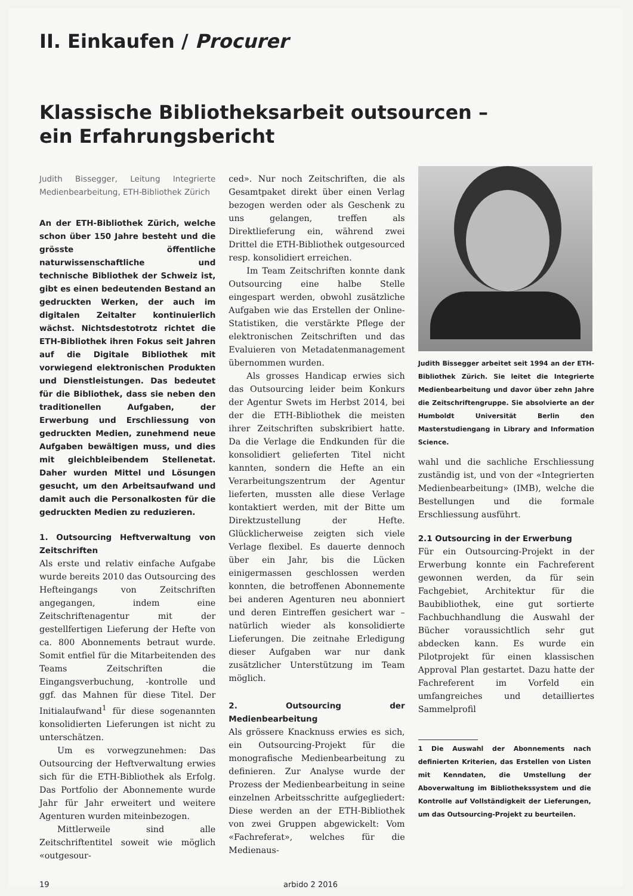II. Einkaufen / Procurer
Klassische Bibliotheksarbeit outsourcen – ein Erfahrungsbericht
Judith Bissegger, Leitung Integrierte Medienbearbeitung, ETH-Bibliothek Zürich
An der ETH-Bibliothek Zürich, welche schon über 150 Jahre besteht und die grösste öffentliche naturwissenschaftliche und technische Bibliothek der Schweiz ist, gibt es einen bedeutenden Bestand an gedruckten Werken, der auch im digitalen Zeitalter kontinuierlich wächst. Nichtsdestotrotz richtet die ETH-Bibliothek ihren Fokus seit Jahren auf die Digitale Bibliothek mit vorwiegend elektronischen Produkten und Dienstleistungen. Das bedeutet für die Bibliothek, dass sie neben den traditionellen Aufgaben, der Erwerbung und Erschliessung von gedruckten Medien, zunehmend neue Aufgaben bewältigen muss, und dies mit gleichbleibendem Stellenetat. Daher wurden Mittel und Lösungen gesucht, um den Arbeitsaufwand und damit auch die Personalkosten für die gedruckten Medien zu reduzieren.
1. Outsourcing Heftverwaltung von Zeitschriften
Als erste und relativ einfache Aufgabe wurde bereits 2010 das Outsourcing des Hefteingangs von Zeitschriften angegangen, indem eine Zeitschriftenagentur mit der gestellfertigen Lieferung der Hefte von ca. 800 Abonnements betraut wurde. Somit entfiel für die Mitarbeitenden des Teams Zeitschriften die Eingangsverbuchung, -kontrolle und ggf. das Mahnen für diese Titel. Der Initialaufwand<sup>1</sup> für diese sogenannten konsolidierten Lieferungen ist nicht zu unterschätzen.
Um es vorwegzunehmen: Das Outsourcing der Heftverwaltung erwies sich für die ETH-Bibliothek als Erfolg. Das Portfolio der Abonnemente wurde Jahr für Jahr erweitert und weitere Agenturen wurden miteinbezogen.
Mittlerweile sind alle Zeitschriftentitel soweit wie möglich «outgesour-
ced». Nur noch Zeitschriften, die als Gesamtpaket direkt über einen Verlag bezogen werden oder als Geschenk zu uns gelangen, treffen als Direktlieferung ein, während zwei Drittel die ETH-Bibliothek outgesourced resp. konsolidiert erreichen.
Im Team Zeitschriften konnte dank Outsourcing eine halbe Stelle eingespart werden, obwohl zusätzliche Aufgaben wie das Erstellen der Online-Statistiken, die verstärkte Pflege der elektronischen Zeitschriften und das Evaluieren von Metadatenmanagement übernommen wurden.
Als grosses Handicap erwies sich das Outsourcing leider beim Konkurs der Agentur Swets im Herbst 2014, bei der die ETH-Bibliothek die meisten ihrer Zeitschriften subskribiert hatte. Da die Verlage die Endkunden für die konsolidiert gelieferten Titel nicht kannten, sondern die Hefte an ein Verarbeitungszentrum der Agentur lieferten, mussten alle diese Verlage kontaktiert werden, mit der Bitte um Direktzustellung der Hefte. Glücklicherweise zeigten sich viele Verlage flexibel. Es dauerte dennoch über ein Jahr, bis die Lücken einigermassen geschlossen werden konnten, die betroffenen Abonnemente bei anderen Agenturen neu abonniert und deren Eintreffen gesichert war – natürlich wieder als konsolidierte Lieferungen. Die zeitnahe Erledigung dieser Aufgaben war nur dank zusätzlicher Unterstützung im Team möglich.
2. Outsourcing der Medienbearbeitung
Als grössere Knacknuss erwies es sich, ein Outsourcing-Projekt für die monografische Medienbearbeitung zu definieren. Zur Analyse wurde der Prozess der Medienbearbeitung in seine einzelnen Arbeitsschritte aufgegliedert: Diese werden an der ETH-Bibliothek von zwei Gruppen abgewickelt: Vom «Fachreferat», welches für die Medienaus-
Judith Bissegger arbeitet seit 1994 an der ETH-Bibliothek Zürich. Sie leitet die Integrierte Medienbearbeitung und davor über zehn Jahre die Zeitschriftengruppe. Sie absolvierte an der Humboldt Universität Berlin den Masterstudiengang in Library and Information Science.
wahl und die sachliche Erschliessung zuständig ist, und von der «Integrierten Medienbearbeitung» (IMB), welche die Bestellungen und die formale Erschliessung ausführt.
2.1 Outsourcing in der Erwerbung
Für ein Outsourcing-Projekt in der Erwerbung konnte ein Fachreferent gewonnen werden, da für sein Fachgebiet, Architektur für die Baubibliothek, eine gut sortierte Fachbuchhandlung die Auswahl der Bücher voraussichtlich sehr gut abdecken kann. Es wurde ein Pilotprojekt für einen klassischen Approval Plan gestartet. Dazu hatte der Fachreferent im Vorfeld ein umfangreiches und detailliertes Sammelprofil
1 Die Auswahl der Abonnements nach definierten Kriterien, das Erstellen von Listen mit Kenndaten, die Umstellung der Aboverwaltung im Bibliothekssystem und die Kontrolle auf Vollständigkeit der Lieferungen, um das Outsourcing-Projekt zu beurteilen.
19 arbido 2 2016